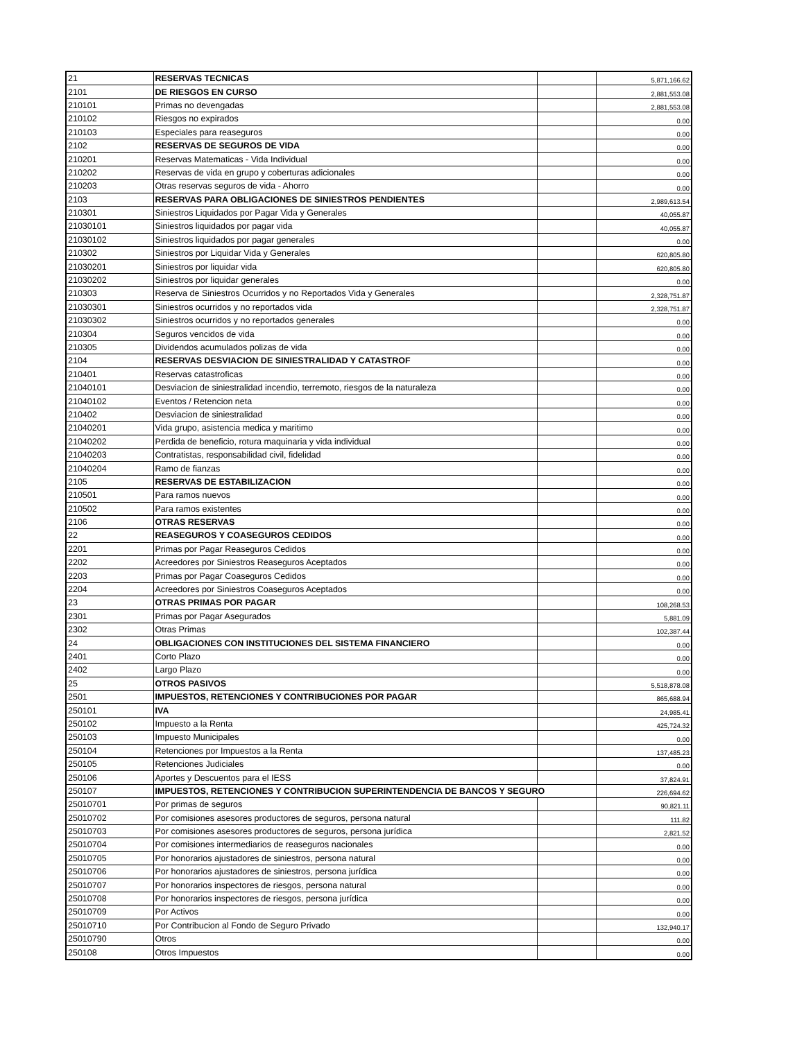| 21 | RESERVAS TECNICAS | | 5,871,166.62 |
| 2101 | DE RIESGOS EN CURSO | | 2,881,553.08 |
| 210101 | Primas no devengadas | | 2,881,553.08 |
| 210102 | Riesgos no expirados | | 0.00 |
| 210103 | Especiales para reaseguros | | 0.00 |
| 2102 | RESERVAS DE SEGUROS DE VIDA | | 0.00 |
| 210201 | Reservas Matematicas - Vida Individual | | 0.00 |
| 210202 | Reservas de vida en grupo y coberturas adicionales | | 0.00 |
| 210203 | Otras reservas seguros de vida - Ahorro | | 0.00 |
| 2103 | RESERVAS PARA OBLIGACIONES DE SINIESTROS PENDIENTES | | 2,989,613.54 |
| 210301 | Siniestros Liquidados por Pagar Vida y Generales | | 40,055.87 |
| 21030101 | Siniestros liquidados por pagar vida | | 40,055.87 |
| 21030102 | Siniestros liquidados por pagar generales | | 0.00 |
| 210302 | Siniestros por Liquidar Vida y Generales | | 620,805.80 |
| 21030201 | Siniestros por liquidar vida | | 620,805.80 |
| 21030202 | Siniestros por liquidar generales | | 0.00 |
| 210303 | Reserva de Siniestros Ocurridos y no Reportados Vida y Generales | | 2,328,751.87 |
| 21030301 | Siniestros ocurridos y no reportados vida | | 2,328,751.87 |
| 21030302 | Siniestros ocurridos y no reportados generales | | 0.00 |
| 210304 | Seguros vencidos de vida | | 0.00 |
| 210305 | Dividendos acumulados polizas de vida | | 0.00 |
| 2104 | RESERVAS DESVIACION DE SINIESTRALIDAD Y CATASTROF | | 0.00 |
| 210401 | Reservas catastroficas | | 0.00 |
| 21040101 | Desviacion de siniestralidad incendio, terremoto, riesgos de la naturaleza | | 0.00 |
| 21040102 | Eventos / Retencion neta | | 0.00 |
| 210402 | Desviacion de siniestralidad | | 0.00 |
| 21040201 | Vida grupo, asistencia medica y maritimo | | 0.00 |
| 21040202 | Perdida de beneficio, rotura maquinaria y vida individual | | 0.00 |
| 21040203 | Contratistas, responsabilidad civil, fidelidad | | 0.00 |
| 21040204 | Ramo de fianzas | | 0.00 |
| 2105 | RESERVAS DE ESTABILIZACION | | 0.00 |
| 210501 | Para ramos nuevos | | 0.00 |
| 210502 | Para ramos existentes | | 0.00 |
| 2106 | OTRAS RESERVAS | | 0.00 |
| 22 | REASEGUROS Y COASEGUROS CEDIDOS | | 0.00 |
| 2201 | Primas por Pagar Reaseguros Cedidos | | 0.00 |
| 2202 | Acreedores por Siniestros Reaseguros Aceptados | | 0.00 |
| 2203 | Primas por Pagar Coaseguros Cedidos | | 0.00 |
| 2204 | Acreedores por Siniestros Coaseguros Aceptados | | 0.00 |
| 23 | OTRAS PRIMAS POR PAGAR | | 108,268.53 |
| 2301 | Primas por Pagar Asegurados | | 5,881.09 |
| 2302 | Otras Primas | | 102,387.44 |
| 24 | OBLIGACIONES CON INSTITUCIONES DEL SISTEMA FINANCIERO | | 0.00 |
| 2401 | Corto Plazo | | 0.00 |
| 2402 | Largo Plazo | | 0.00 |
| 25 | OTROS PASIVOS | | 5,518,878.08 |
| 2501 | IMPUESTOS, RETENCIONES Y CONTRIBUCIONES POR PAGAR | | 865,688.94 |
| 250101 | IVA | | 24,985.41 |
| 250102 | Impuesto a la Renta | | 425,724.32 |
| 250103 | Impuesto Municipales | | 0.00 |
| 250104 | Retenciones por Impuestos a la Renta | | 137,485.23 |
| 250105 | Retenciones Judiciales | | 0.00 |
| 250106 | Aportes y Descuentos para el IESS | | 37,824.91 |
| 250107 | IMPUESTOS, RETENCIONES Y CONTRIBUCION SUPERINTENDENCIA DE BANCOS Y SEGURO | | 226,694.62 |
| 25010701 | Por primas de seguros | | 90,821.11 |
| 25010702 | Por comisiones asesores productores de seguros, persona natural | | 111.82 |
| 25010703 | Por comisiones asesores productores de seguros, persona jurídica | | 2,821.52 |
| 25010704 | Por comisiones intermediarios de reaseguros nacionales | | 0.00 |
| 25010705 | Por honorarios ajustadores de siniestros, persona natural | | 0.00 |
| 25010706 | Por honorarios ajustadores de siniestros, persona jurídica | | 0.00 |
| 25010707 | Por honorarios inspectores de riesgos, persona natural | | 0.00 |
| 25010708 | Por honorarios inspectores de riesgos, persona jurídica | | 0.00 |
| 25010709 | Por Activos | | 0.00 |
| 25010710 | Por Contribucion al Fondo de Seguro Privado | | 132,940.17 |
| 25010790 | Otros | | 0.00 |
| 250108 | Otros Impuestos | | 0.00 |